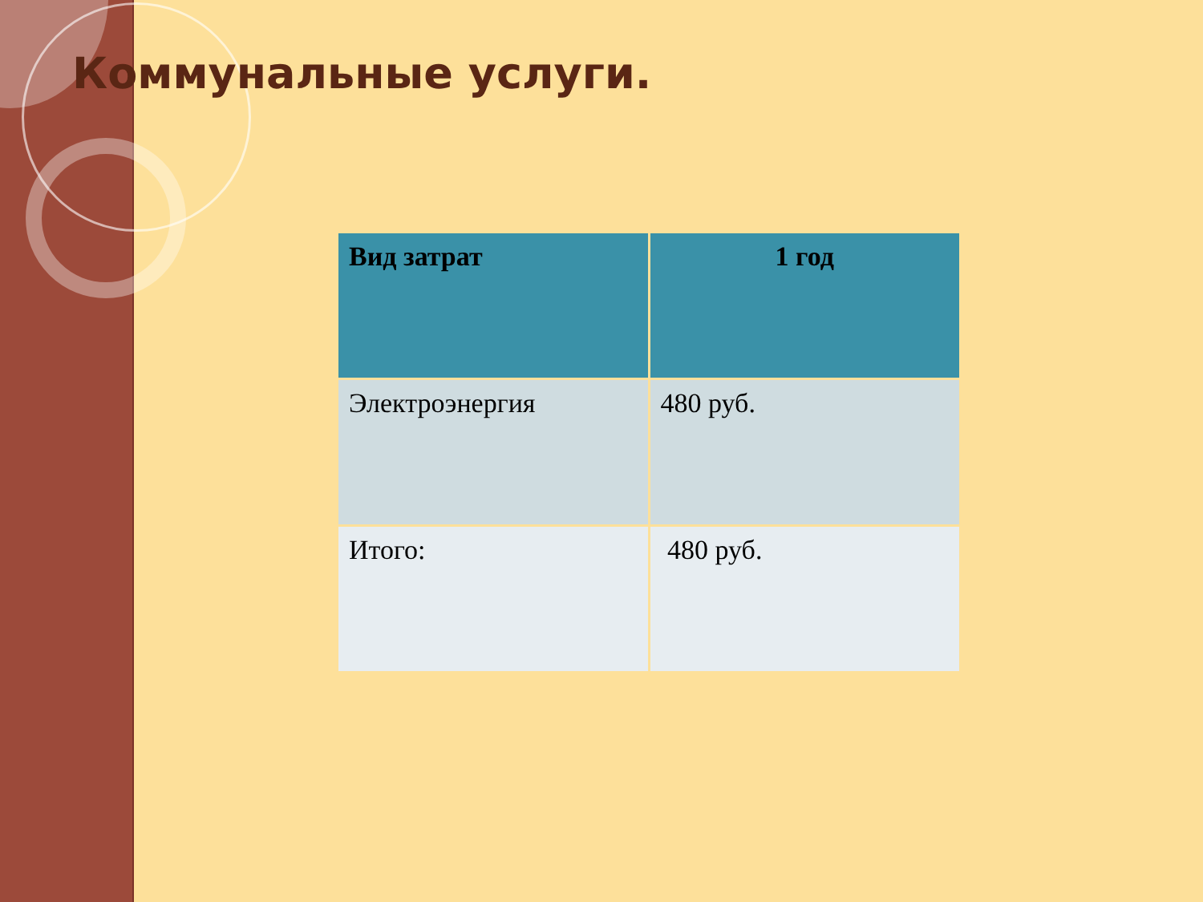Коммунальные услуги.
| Вид затрат | 1 год |
| --- | --- |
| Электроэнергия | 480 руб. |
| Итого: | 480 руб. |